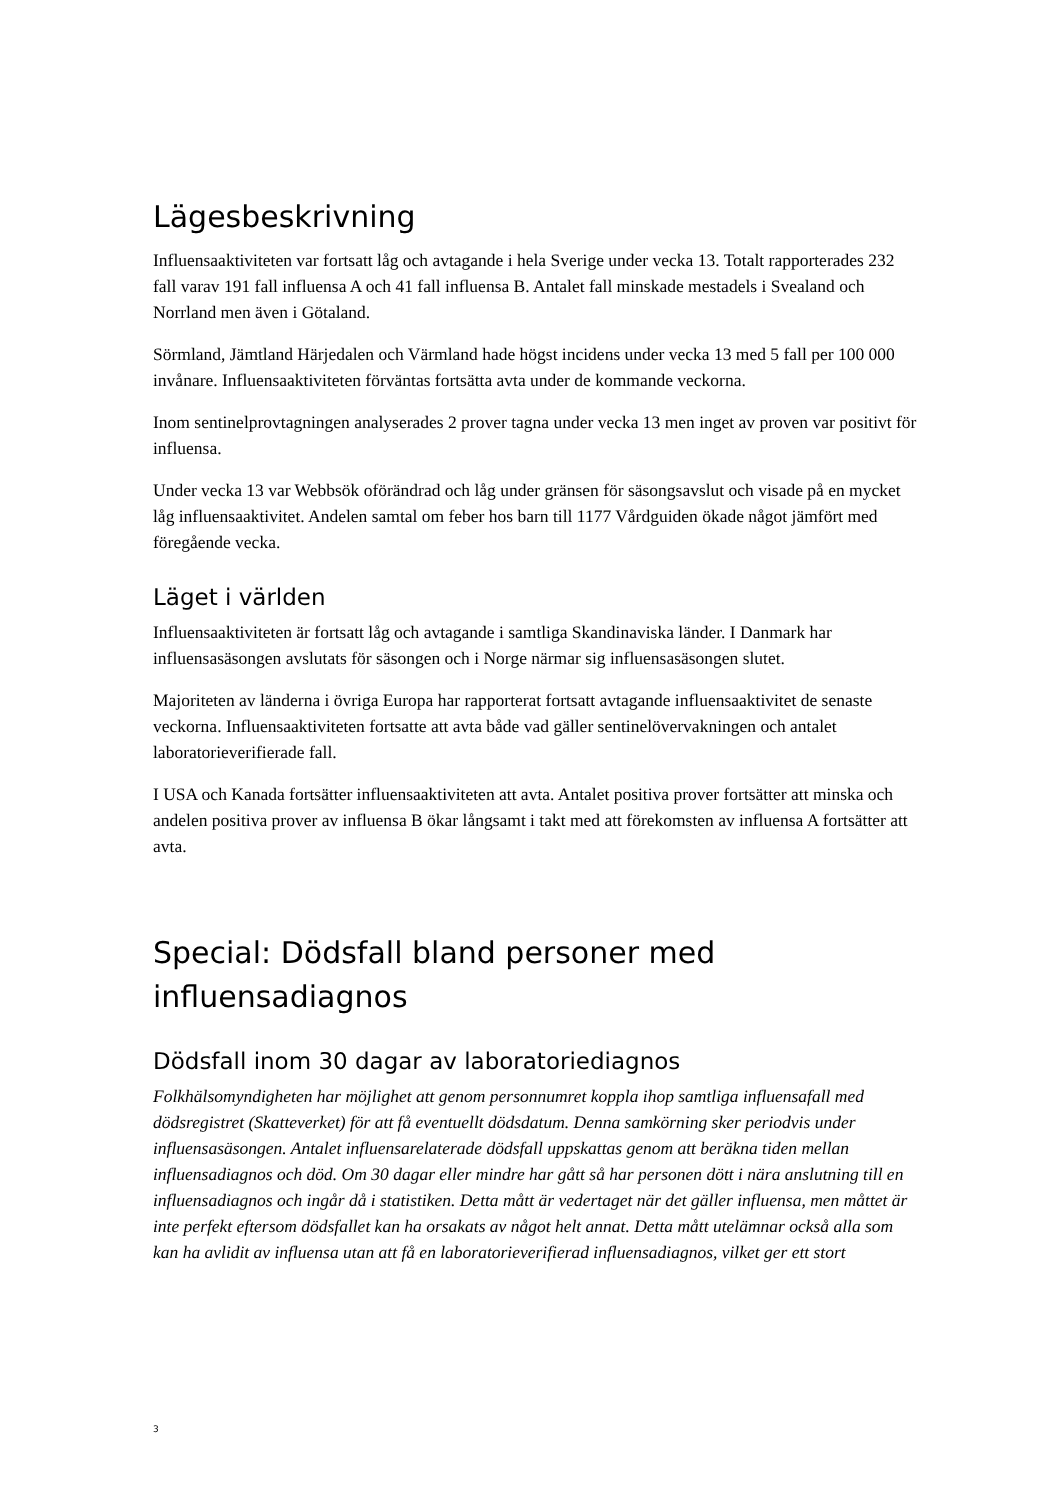Lägesbeskrivning
Influensaaktiviteten var fortsatt låg och avtagande i hela Sverige under vecka 13. Totalt rapporterades 232 fall varav 191 fall influensa A och 41 fall influensa B. Antalet fall minskade mestadels i Svealand och Norrland men även i Götaland.
Sörmland, Jämtland Härjedalen och Värmland hade högst incidens under vecka 13 med 5 fall per 100 000 invånare. Influensaaktiviteten förväntas fortsätta avta under de kommande veckorna.
Inom sentinelprovtagningen analyserades 2 prover tagna under vecka 13 men inget av proven var positivt för influensa.
Under vecka 13 var Webbsök oförändrad och låg under gränsen för säsongsavslut och visade på en mycket låg influensaaktivitet. Andelen samtal om feber hos barn till 1177 Vårdguiden ökade något jämfört med föregående vecka.
Läget i världen
Influensaaktiviteten är fortsatt låg och avtagande i samtliga Skandinaviska länder. I Danmark har influensasäsongen avslutats för säsongen och i Norge närmar sig influensasäsongen slutet.
Majoriteten av länderna i övriga Europa har rapporterat fortsatt avtagande influensaaktivitet de senaste veckorna. Influensaaktiviteten fortsatte att avta både vad gäller sentinelövervakningen och antalet laboratorieverifierade fall.
I USA och Kanada fortsätter influensaaktiviteten att avta. Antalet positiva prover fortsätter att minska och andelen positiva prover av influensa B ökar långsamt i takt med att förekomsten av influensa A fortsätter att avta.
Special: Dödsfall bland personer med influensadiagnos
Dödsfall inom 30 dagar av laboratoriediagnos
Folkhälsomyndigheten har möjlighet att genom personnumret koppla ihop samtliga influensafall med dödsregistret (Skatteverket) för att få eventuellt dödsdatum. Denna samkörning sker periodvis under influensasäsongen. Antalet influensarelaterade dödsfall uppskattas genom att beräkna tiden mellan influensadiagnos och död. Om 30 dagar eller mindre har gått så har personen dött i nära anslutning till en influensadiagnos och ingår då i statistiken. Detta mått är vedertaget när det gäller influensa, men måttet är inte perfekt eftersom dödsfallet kan ha orsakats av något helt annat. Detta mått utelämnar också alla som kan ha avlidit av influensa utan att få en laboratorieverifierad influensadiagnos, vilket ger ett stort
3